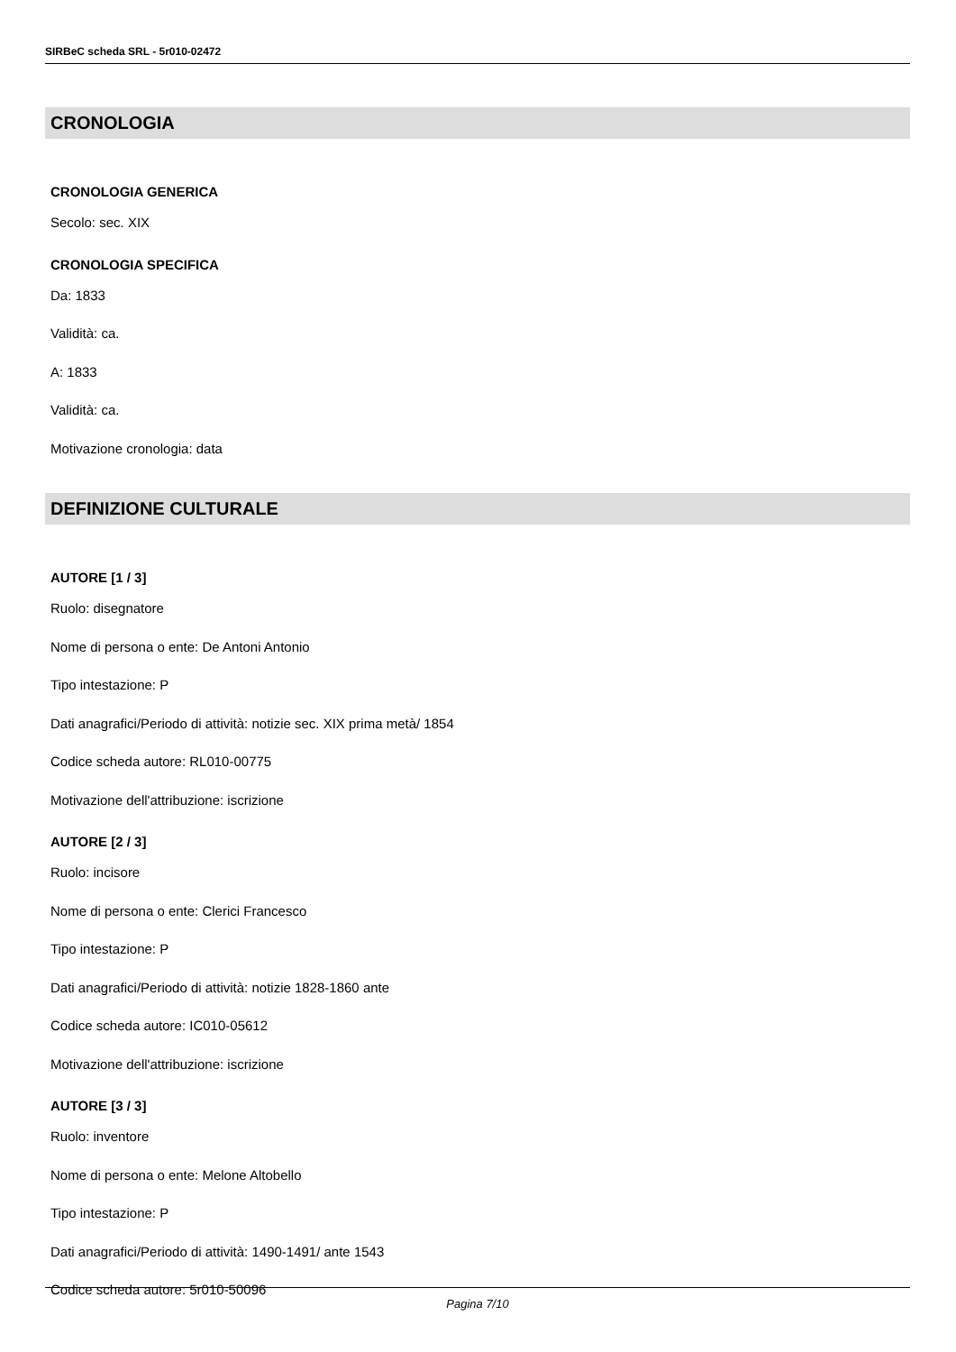SIRBeC scheda SRL - 5r010-02472
CRONOLOGIA
CRONOLOGIA GENERICA
Secolo: sec. XIX
CRONOLOGIA SPECIFICA
Da: 1833
Validità: ca.
A: 1833
Validità: ca.
Motivazione cronologia: data
DEFINIZIONE CULTURALE
AUTORE [1 / 3]
Ruolo: disegnatore
Nome di persona o ente: De Antoni Antonio
Tipo intestazione: P
Dati anagrafici/Periodo di attività: notizie sec. XIX prima metà/ 1854
Codice scheda autore: RL010-00775
Motivazione dell'attribuzione: iscrizione
AUTORE [2 / 3]
Ruolo: incisore
Nome di persona o ente: Clerici Francesco
Tipo intestazione: P
Dati anagrafici/Periodo di attività: notizie 1828-1860 ante
Codice scheda autore: IC010-05612
Motivazione dell'attribuzione: iscrizione
AUTORE [3 / 3]
Ruolo: inventore
Nome di persona o ente: Melone Altobello
Tipo intestazione: P
Dati anagrafici/Periodo di attività: 1490-1491/ ante 1543
Codice scheda autore: 5r010-50096
Pagina 7/10